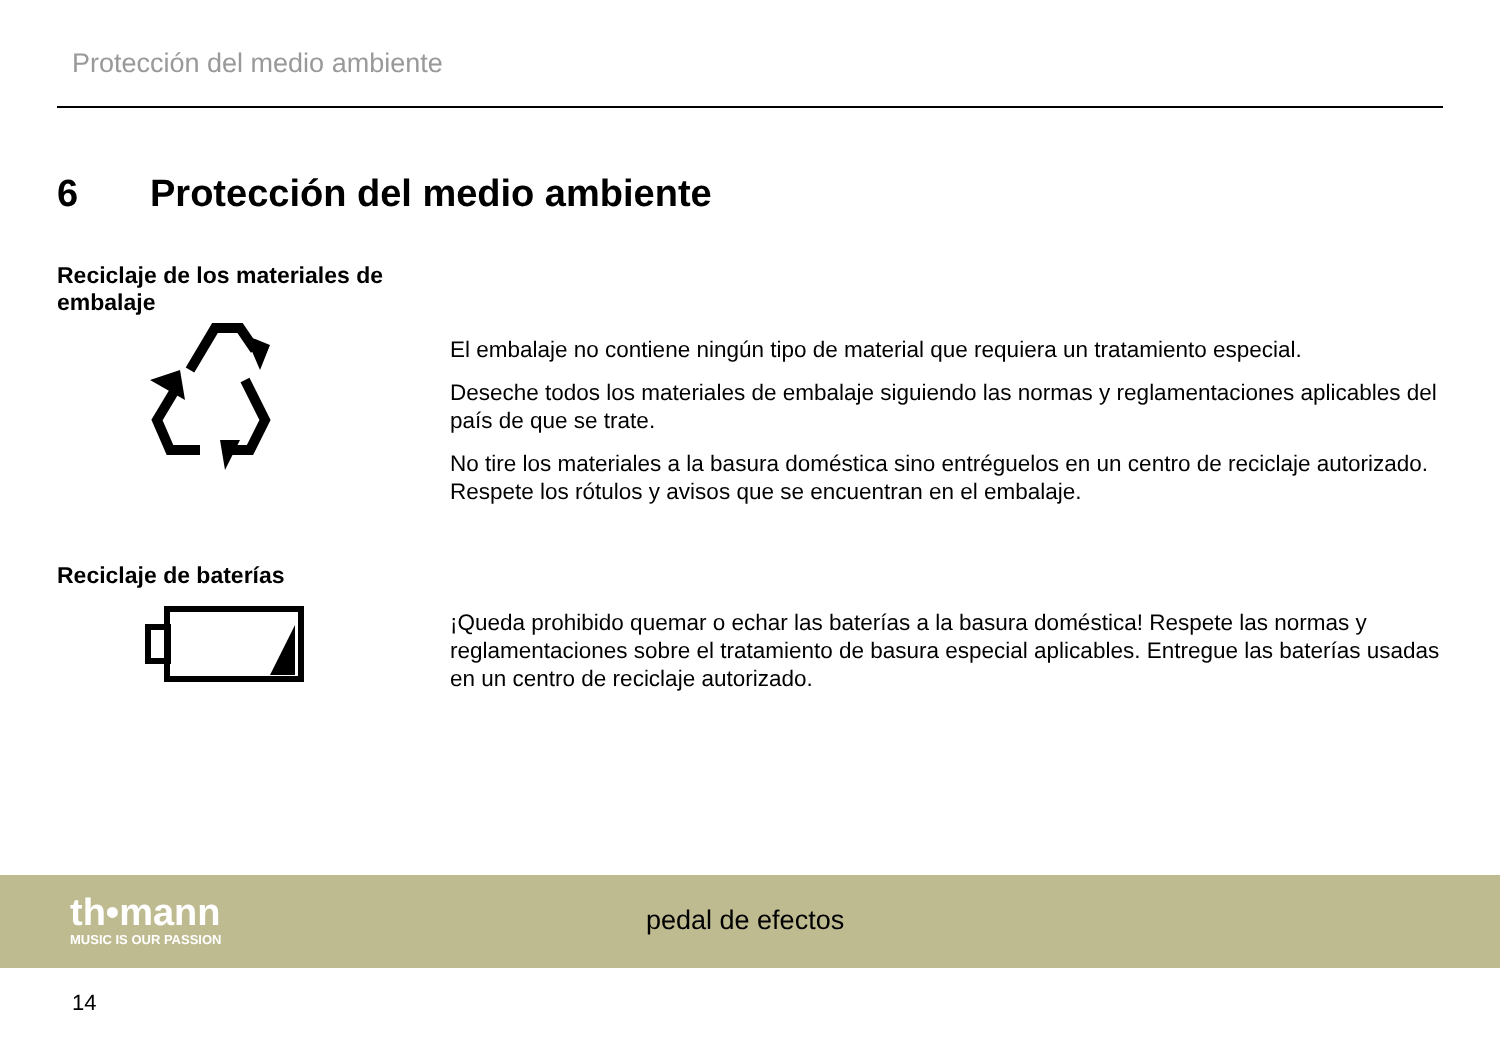Protección del medio ambiente
6 Protección del medio ambiente
Reciclaje de los materiales de embalaje
El embalaje no contiene ningún tipo de material que requiera un tratamiento especial.
Deseche todos los materiales de embalaje siguiendo las normas y reglamentaciones aplicables del país de que se trate.
No tire los materiales a la basura doméstica sino entréguelos en un centro de reciclaje autori­zado. Respete los rótulos y avisos que se encuentran en el embalaje.
Reciclaje de baterías
¡Queda prohibido quemar o echar las baterías a la basura doméstica! Respete las normas y reglamentaciones sobre el tratamiento de basura especial aplicables. Entregue las baterías usadas en un centro de reciclaje autorizado.
th•mann
MUSIC IS OUR PASSION
pedal de efectos
14